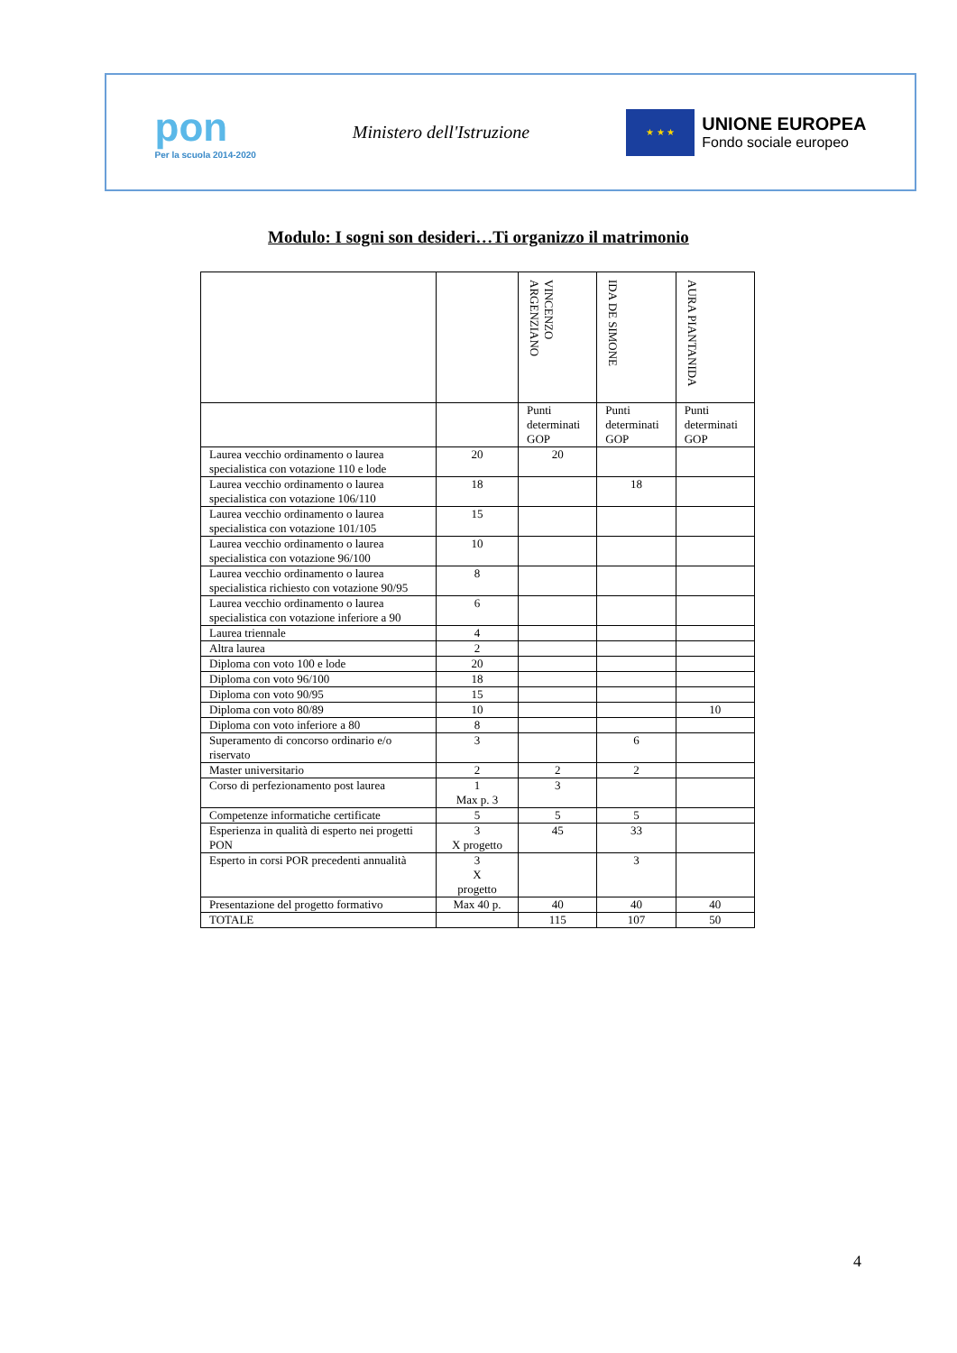pon
Per la scuola 2014-2020
Ministero dell'Istruzione
★ ★ ★
UNIONE EUROPEA
Fondo sociale europeo
Modulo: I sogni son desideri…Ti organizzo il matrimonio
| | | VINCENZO ARGENZIANO | IDA DE SIMONE | AURA PIANTANIDA |
| --- | --- | --- | --- | --- |
| | | Punti determinati GOP | Punti determinati GOP | Punti determinati GOP |
| Laurea vecchio ordinamento o laurea specialistica con votazione 110 e lode | 20 | 20 | | |
| Laurea vecchio ordinamento o laurea specialistica con votazione 106/110 | 18 | | 18 | |
| Laurea vecchio ordinamento o laurea specialistica con votazione 101/105 | 15 | | | |
| Laurea vecchio ordinamento o laurea specialistica con votazione 96/100 | 10 | | | |
| Laurea vecchio ordinamento o laurea specialistica richiesto con votazione 90/95 | 8 | | | |
| Laurea vecchio ordinamento o laurea specialistica con votazione inferiore a 90 | 6 | | | |
| Laurea triennale | 4 | | | |
| Altra laurea | 2 | | | |
| Diploma con voto 100 e lode | 20 | | | |
| Diploma con voto 96/100 | 18 | | | |
| Diploma con voto 90/95 | 15 | | | |
| Diploma con voto 80/89 | 10 | | | 10 |
| Diploma con voto inferiore a 80 | 8 | | | |
| Superamento di concorso ordinario e/o riservato | 3 | | 6 | |
| Master universitario | 2 | 2 | 2 | |
| Corso di perfezionamento post laurea | 1 Max p. 3 | 3 | | |
| Competenze informatiche certificate | 5 | 5 | 5 | |
| Esperienza in qualità di esperto nei progetti PON | 3 X progetto | 45 | 33 | |
| Esperto in corsi POR precedenti annualità | 3 X progetto | | 3 | |
| Presentazione del progetto formativo | Max 40 p. | 40 | 40 | 40 |
| TOTALE | | 115 | 107 | 50 |
4